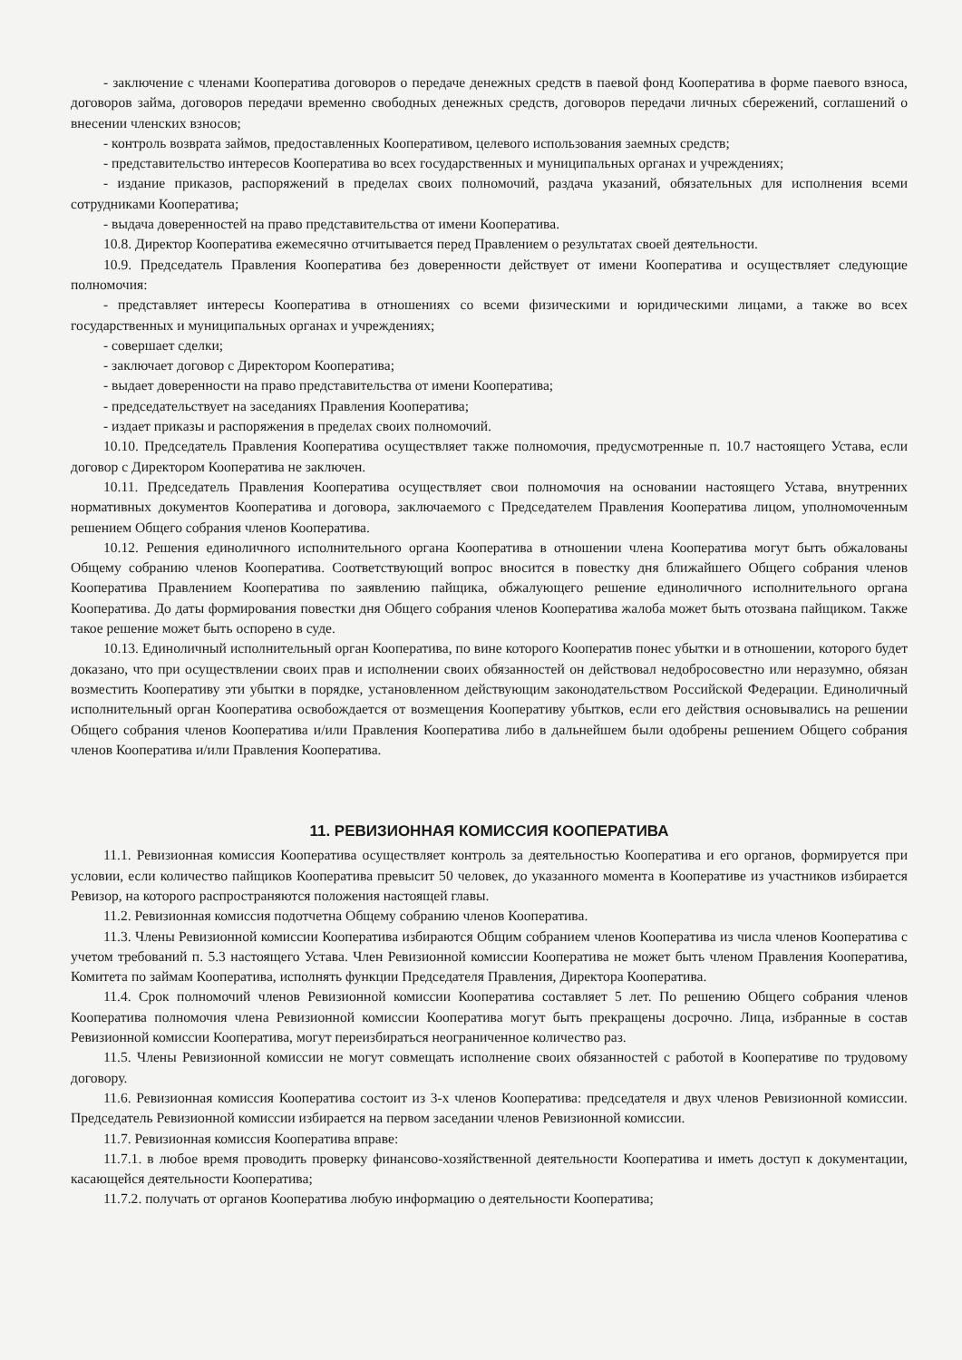- заключение с членами Кооператива договоров о передаче денежных средств в паевой фонд Кооператива в форме паевого взноса, договоров займа, договоров передачи временно свободных денежных средств, договоров передачи личных сбережений, соглашений о внесении членских взносов;
- контроль возврата займов, предоставленных Кооперативом, целевого использования заемных средств;
- представительство интересов Кооператива во всех государственных и муниципальных органах и учреждениях;
- издание приказов, распоряжений в пределах своих полномочий, раздача указаний, обязательных для исполнения всеми сотрудниками Кооператива;
- выдача доверенностей на право представительства от имени Кооператива.
10.8. Директор Кооператива ежемесячно отчитывается перед Правлением о результатах своей деятельности.
10.9. Председатель Правления Кооператива без доверенности действует от имени Кооператива и осуществляет следующие полномочия:
- представляет интересы Кооператива в отношениях со всеми физическими и юридическими лицами, а также во всех государственных и муниципальных органах и учреждениях;
- совершает сделки;
- заключает договор с Директором Кооператива;
- выдает доверенности на право представительства от имени Кооператива;
- председательствует на заседаниях Правления Кооператива;
- издает приказы и распоряжения в пределах своих полномочий.
10.10. Председатель Правления Кооператива осуществляет также полномочия, предусмотренные п. 10.7 настоящего Устава, если договор с Директором Кооператива не заключен.
10.11. Председатель Правления Кооператива осуществляет свои полномочия на основании настоящего Устава, внутренних нормативных документов Кооператива и договора, заключаемого с Председателем Правления Кооператива лицом, уполномоченным решением Общего собрания членов Кооператива.
10.12. Решения единоличного исполнительного органа Кооператива в отношении члена Кооператива могут быть обжалованы Общему собранию членов Кооператива. Соответствующий вопрос вносится в повестку дня ближайшего Общего собрания членов Кооператива Правлением Кооператива по заявлению пайщика, обжалующего решение единоличного исполнительного органа Кооператива. До даты формирования повестки дня Общего собрания членов Кооператива жалоба может быть отозвана пайщиком. Также такое решение может быть оспорено в суде.
10.13. Единоличный исполнительный орган Кооператива, по вине которого Кооператив понес убытки и в отношении, которого будет доказано, что при осуществлении своих прав и исполнении своих обязанностей он действовал недобросовестно или неразумно, обязан возместить Кооперативу эти убытки в порядке, установленном действующим законодательством Российской Федерации. Единоличный исполнительный орган Кооператива освобождается от возмещения Кооперативу убытков, если его действия основывались на решении Общего собрания членов Кооператива и/или Правления Кооператива либо в дальнейшем были одобрены решением Общего собрания членов Кооператива и/или Правления Кооператива.
11. РЕВИЗИОННАЯ КОМИССИЯ КООПЕРАТИВА
11.1. Ревизионная комиссия Кооператива осуществляет контроль за деятельностью Кооператива и его органов, формируется при условии, если количество пайщиков Кооператива превысит 50 человек, до указанного момента в Кооперативе из участников избирается Ревизор, на которого распространяются положения настоящей главы.
11.2. Ревизионная комиссия подотчетна Общему собранию членов Кооператива.
11.3. Члены Ревизионной комиссии Кооператива избираются Общим собранием членов Кооператива из числа членов Кооператива с учетом требований п. 5.3 настоящего Устава. Член Ревизионной комиссии Кооператива не может быть членом Правления Кооператива, Комитета по займам Кооператива, исполнять функции Председателя Правления, Директора Кооператива.
11.4. Срок полномочий членов Ревизионной комиссии Кооператива составляет 5 лет. По решению Общего собрания членов Кооператива полномочия члена Ревизионной комиссии Кооператива могут быть прекращены досрочно. Лица, избранные в состав Ревизионной комиссии Кооператива, могут переизбираться неограниченное количество раз.
11.5. Члены Ревизионной комиссии не могут совмещать исполнение своих обязанностей с работой в Кооперативе по трудовому договору.
11.6. Ревизионная комиссия Кооператива состоит из 3-х членов Кооператива: председателя и двух членов Ревизионной комиссии. Председатель Ревизионной комиссии избирается на первом заседании членов Ревизионной комиссии.
11.7. Ревизионная комиссия Кооператива вправе:
11.7.1. в любое время проводить проверку финансово-хозяйственной деятельности Кооператива и иметь доступ к документации, касающейся деятельности Кооператива;
11.7.2. получать от органов Кооператива любую информацию о деятельности Кооператива;